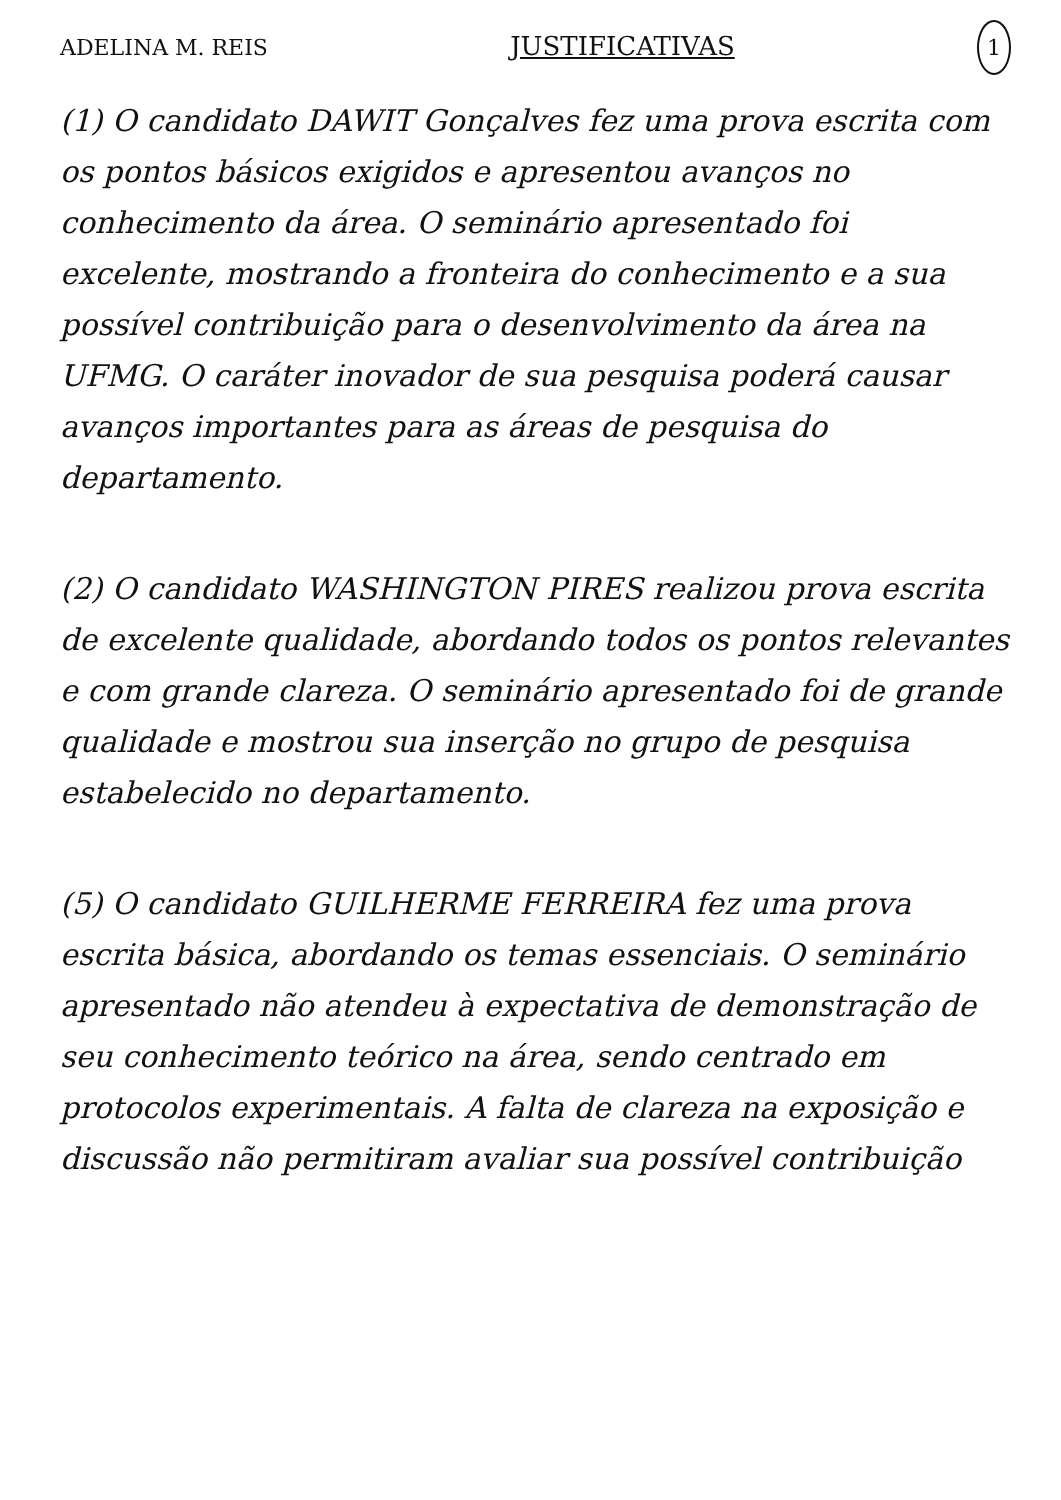ADELINA M. REIS JUSTIFICATIVAS 1
(1) O candidato DAWIT Gonçalves fez uma prova escrita com os pontos básicos exigidos e apresentou avanços no conhecimento da área. O seminário apresentado foi excelente, mostrando a fronteira do conhecimento e a sua possível contribuição para o desenvolvimento da área na UFMG. O caráter inovador de sua pesquisa poderá causar avanços importantes para as áreas de pesquisa do departamento.
(2) O candidato WASHINGTON PIRES realizou prova escrita de excelente qualidade, abordando todos os pontos relevantes e com grande clareza. O seminário apresentado foi de grande qualidade e mostrou sua inserção no grupo de pesquisa estabelecido no departamento.
(5) O candidato GUILHERME FERREIRA fez uma prova escrita básica, abordando os temas essenciais. O seminário apresentado não atendeu à expectativa de demonstração de seu conhecimento teórico na área, sendo centrado em protocolos experimentais. A falta de clareza na exposição e discussão não permitiram avaliar sua possível contribuição